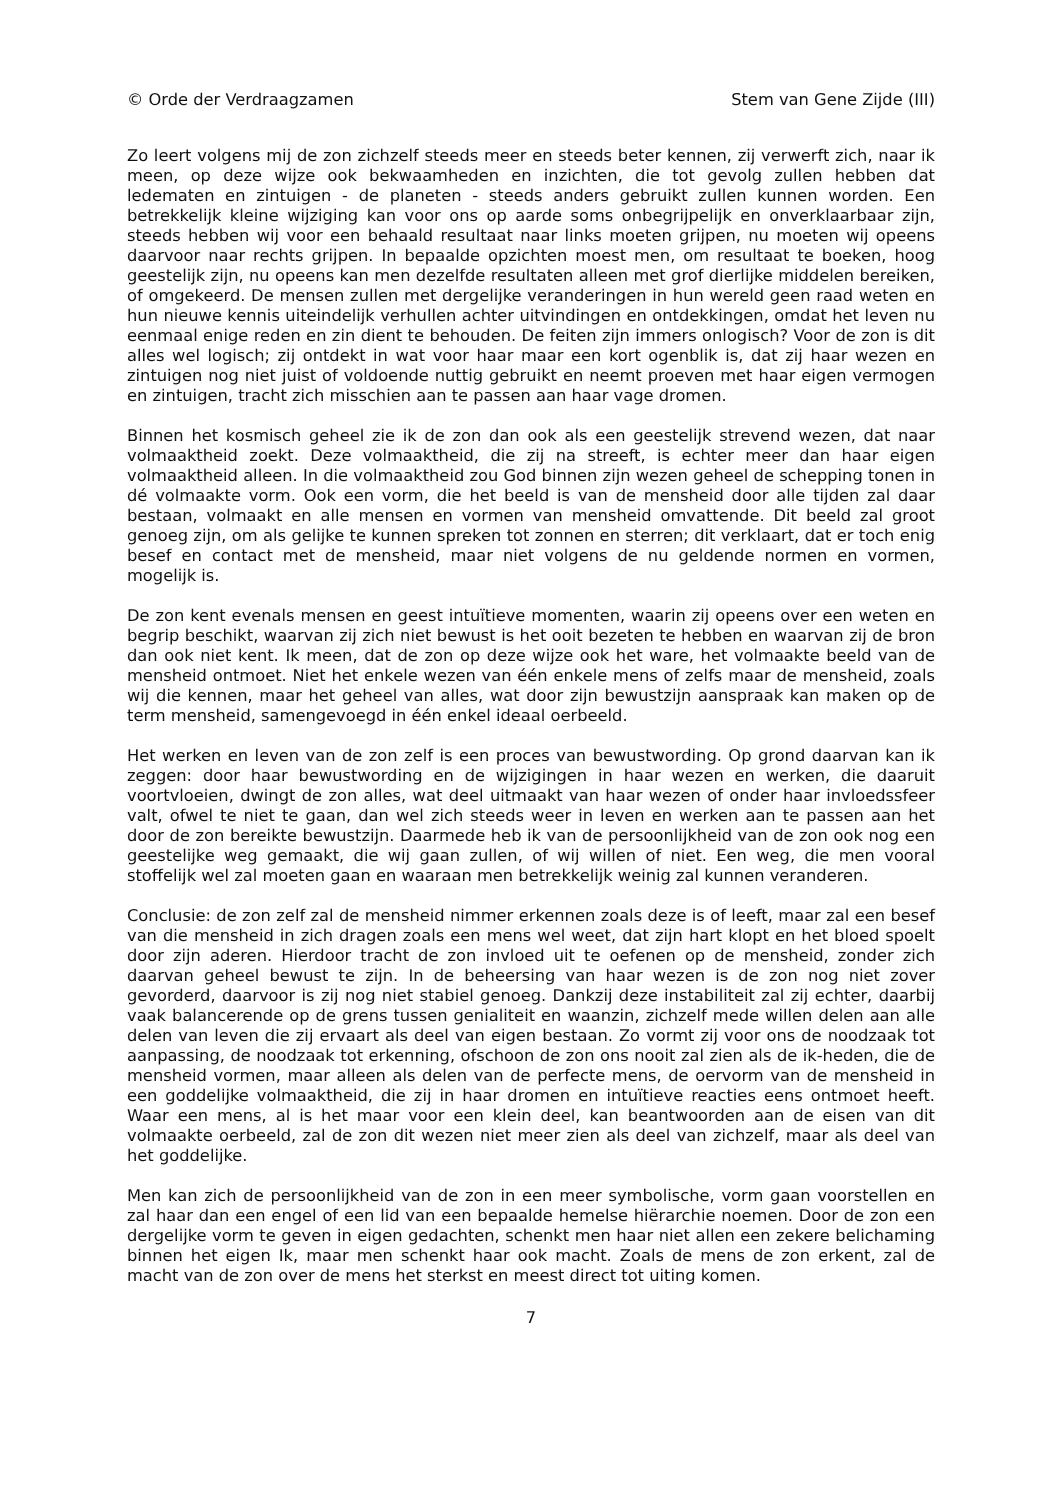© Orde der Verdraagzamen Stem van Gene Zijde (III)
Zo leert volgens mij de zon zichzelf steeds meer en steeds beter kennen, zij verwerft zich, naar ik meen, op deze wijze ook bekwaamheden en inzichten, die tot gevolg zullen hebben dat ledematen en zintuigen - de planeten - steeds anders gebruikt zullen kunnen worden. Een betrekkelijk kleine wijziging kan voor ons op aarde soms onbegrijpelijk en onverklaarbaar zijn, steeds hebben wij voor een behaald resultaat naar links moeten grijpen, nu moeten wij opeens daarvoor naar rechts grijpen. In bepaalde opzichten moest men, om resultaat te boeken, hoog geestelijk zijn, nu opeens kan men dezelfde resultaten alleen met grof dierlijke middelen bereiken, of omgekeerd. De mensen zullen met dergelijke veranderingen in hun wereld geen raad weten en hun nieuwe kennis uiteindelijk verhullen achter uitvindingen en ontdekkingen, omdat het leven nu eenmaal enige reden en zin dient te behouden. De feiten zijn immers onlogisch? Voor de zon is dit alles wel logisch; zij ontdekt in wat voor haar maar een kort ogenblik is, dat zij haar wezen en zintuigen nog niet juist of voldoende nuttig gebruikt en neemt proeven met haar eigen vermogen en zintuigen, tracht zich misschien aan te passen aan haar vage dromen.
Binnen het kosmisch geheel zie ik de zon dan ook als een geestelijk strevend wezen, dat naar volmaaktheid zoekt. Deze volmaaktheid, die zij na streeft, is echter meer dan haar eigen volmaaktheid alleen. In die volmaaktheid zou God binnen zijn wezen geheel de schepping tonen in dé volmaakte vorm. Ook een vorm, die het beeld is van de mensheid door alle tijden zal daar bestaan, volmaakt en alle mensen en vormen van mensheid omvattende. Dit beeld zal groot genoeg zijn, om als gelijke te kunnen spreken tot zonnen en sterren; dit verklaart, dat er toch enig besef en contact met de mensheid, maar niet volgens de nu geldende normen en vormen, mogelijk is.
De zon kent evenals mensen en geest intuïtieve momenten, waarin zij opeens over een weten en begrip beschikt, waarvan zij zich niet bewust is het ooit bezeten te hebben en waarvan zij de bron dan ook niet kent. Ik meen, dat de zon op deze wijze ook het ware, het volmaakte beeld van de mensheid ontmoet. Niet het enkele wezen van één enkele mens of zelfs maar de mensheid, zoals wij die kennen, maar het geheel van alles, wat door zijn bewustzijn aanspraak kan maken op de term mensheid, samengevoegd in één enkel ideaal oerbeeld.
Het werken en leven van de zon zelf is een proces van bewustwording. Op grond daarvan kan ik zeggen: door haar bewustwording en de wijzigingen in haar wezen en werken, die daaruit voortvloeien, dwingt de zon alles, wat deel uitmaakt van haar wezen of onder haar invloedssfeer valt, ofwel te niet te gaan, dan wel zich steeds weer in leven en werken aan te passen aan het door de zon bereikte bewustzijn. Daarmede heb ik van de persoonlijkheid van de zon ook nog een geestelijke weg gemaakt, die wij gaan zullen, of wij willen of niet. Een weg, die men vooral stoffelijk wel zal moeten gaan en waaraan men betrekkelijk weinig zal kunnen veranderen.
Conclusie: de zon zelf zal de mensheid nimmer erkennen zoals deze is of leeft, maar zal een besef van die mensheid in zich dragen zoals een mens wel weet, dat zijn hart klopt en het bloed spoelt door zijn aderen. Hierdoor tracht de zon invloed uit te oefenen op de mensheid, zonder zich daarvan geheel bewust te zijn. In de beheersing van haar wezen is de zon nog niet zover gevorderd, daarvoor is zij nog niet stabiel genoeg. Dankzij deze instabiliteit zal zij echter, daarbij vaak balancerende op de grens tussen genialiteit en waanzin, zichzelf mede willen delen aan alle delen van leven die zij ervaart als deel van eigen bestaan. Zo vormt zij voor ons de noodzaak tot aanpassing, de noodzaak tot erkenning, ofschoon de zon ons nooit zal zien als de ik-heden, die de mensheid vormen, maar alleen als delen van de perfecte mens, de oervorm van de mensheid in een goddelijke volmaaktheid, die zij in haar dromen en intuïtieve reacties eens ontmoet heeft. Waar een mens, al is het maar voor een klein deel, kan beantwoorden aan de eisen van dit volmaakte oerbeeld, zal de zon dit wezen niet meer zien als deel van zichzelf, maar als deel van het goddelijke.
Men kan zich de persoonlijkheid van de zon in een meer symbolische, vorm gaan voorstellen en zal haar dan een engel of een lid van een bepaalde hemelse hiërarchie noemen. Door de zon een dergelijke vorm te geven in eigen gedachten, schenkt men haar niet allen een zekere belichaming binnen het eigen Ik, maar men schenkt haar ook macht. Zoals de mens de zon erkent, zal de macht van de zon over de mens het sterkst en meest direct tot uiting komen.
7